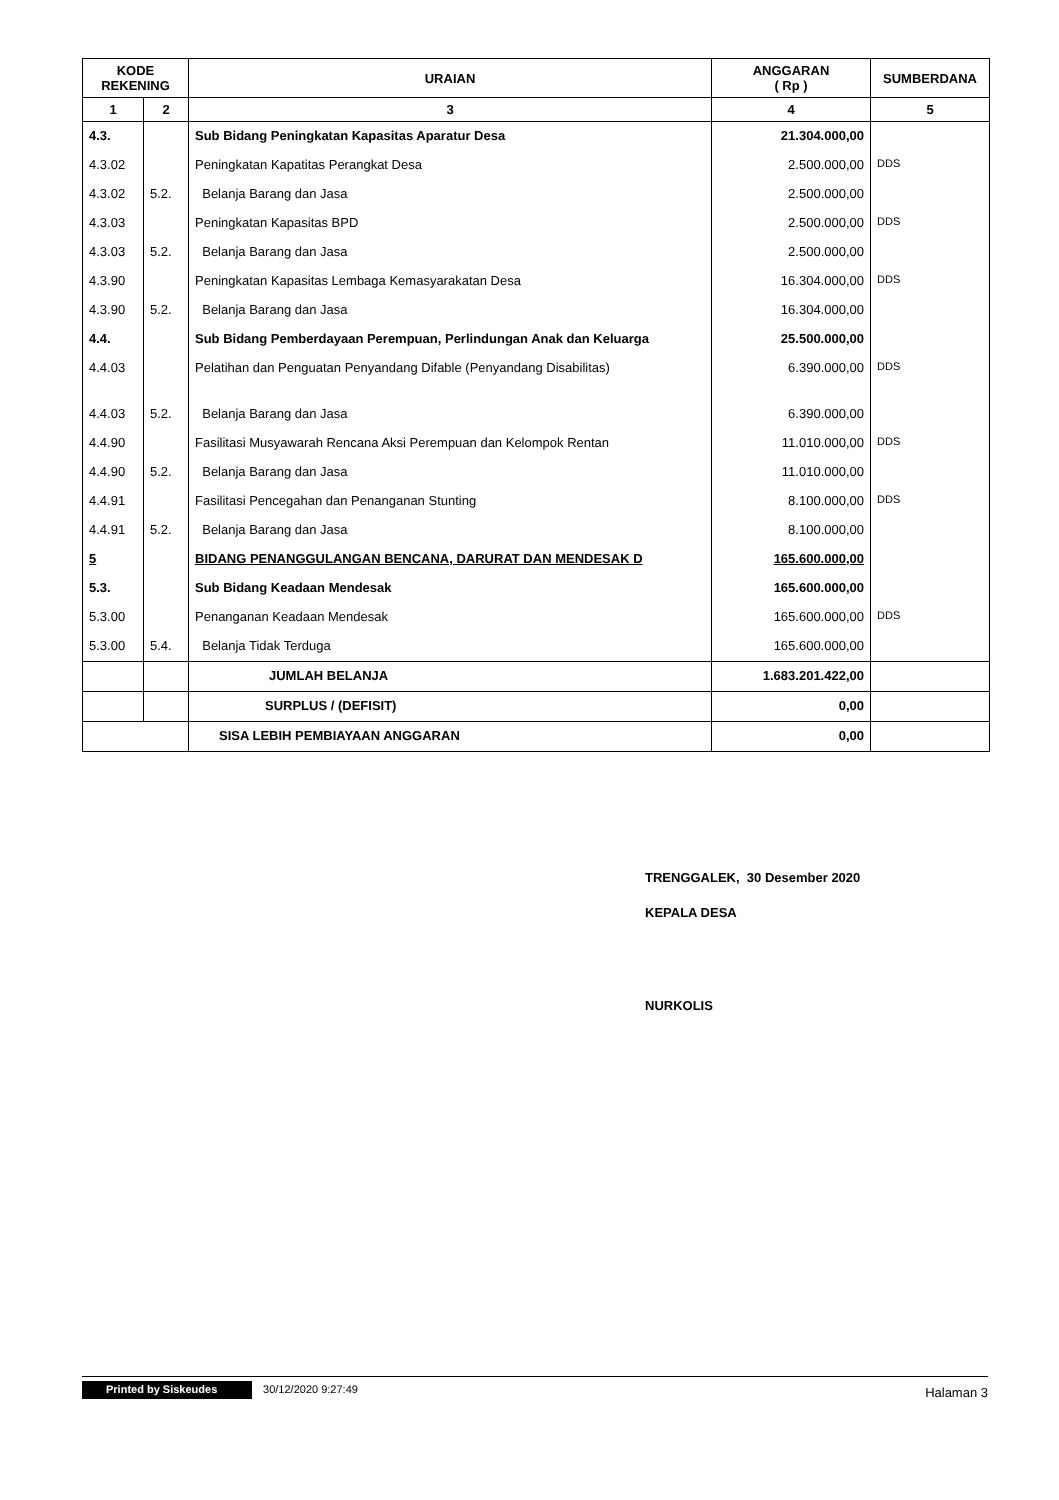| KODE REKENING | | URAIAN | ANGGARAN ( Rp ) | SUMBERDANA |
| --- | --- | --- | --- | --- |
| 1 | 2 | 3 | 4 | 5 |
| 4.3. | | Sub Bidang Peningkatan Kapasitas Aparatur Desa | 21.304.000,00 | |
| 4.3.02 | | Peningkatan Kapatitas Perangkat Desa | 2.500.000,00 | DDS |
| 4.3.02 | 5.2. | Belanja Barang dan Jasa | 2.500.000,00 | |
| 4.3.03 | | Peningkatan Kapasitas BPD | 2.500.000,00 | DDS |
| 4.3.03 | 5.2. | Belanja Barang dan Jasa | 2.500.000,00 | |
| 4.3.90 | | Peningkatan Kapasitas Lembaga Kemasyarakatan Desa | 16.304.000,00 | DDS |
| 4.3.90 | 5.2. | Belanja Barang dan Jasa | 16.304.000,00 | |
| 4.4. | | Sub Bidang Pemberdayaan Perempuan, Perlindungan Anak dan Keluarga | 25.500.000,00 | |
| 4.4.03 | | Pelatihan dan Penguatan Penyandang Difable (Penyandang Disabilitas) | 6.390.000,00 | DDS |
| 4.4.03 | 5.2. | Belanja Barang dan Jasa | 6.390.000,00 | |
| 4.4.90 | | Fasilitasi Musyawarah Rencana Aksi Perempuan dan Kelompok Rentan | 11.010.000,00 | DDS |
| 4.4.90 | 5.2. | Belanja Barang dan Jasa | 11.010.000,00 | |
| 4.4.91 | | Fasilitasi Pencegahan dan Penanganan Stunting | 8.100.000,00 | DDS |
| 4.4.91 | 5.2. | Belanja Barang dan Jasa | 8.100.000,00 | |
| 5 | | BIDANG PENANGGULANGAN BENCANA, DARURAT DAN MENDESAK D | 165.600.000,00 | |
| 5.3. | | Sub Bidang Keadaan Mendesak | 165.600.000,00 | |
| 5.3.00 | | Penanganan Keadaan Mendesak | 165.600.000,00 | DDS |
| 5.3.00 | 5.4. | Belanja Tidak Terduga | 165.600.000,00 | |
| | | JUMLAH BELANJA | 1.683.201.422,00 | |
| | | SURPLUS / (DEFISIT) | 0,00 | |
| | | SISA LEBIH PEMBIAYAAN ANGGARAN | 0,00 | |
TRENGGALEK, 30 Desember 2020
KEPALA DESA
NURKOLIS
Printed by Siskeudes 30/12/2020 9:27:49 Halaman 3